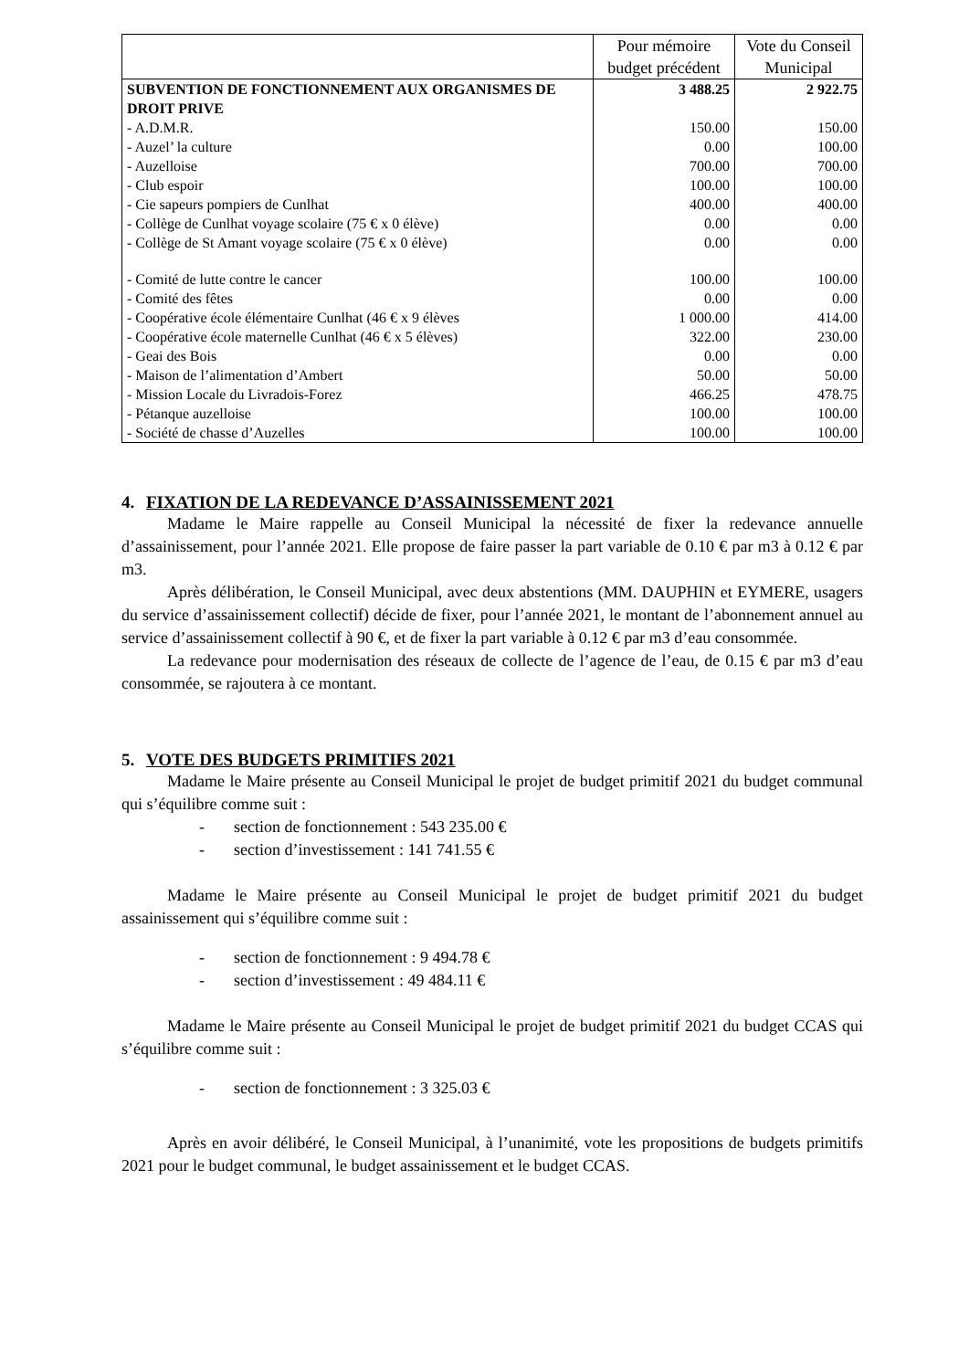| | Pour mémoire budget précédent | Vote du Conseil Municipal |
| --- | --- | --- |
| SUBVENTION DE FONCTIONNEMENT AUX ORGANISMES DE DROIT PRIVE | 3 488.25 | 2 922.75 |
| - A.D.M.R. | 150.00 | 150.00 |
| - Auzel’ la culture | 0.00 | 100.00 |
| - Auzelloise | 700.00 | 700.00 |
| - Club espoir | 100.00 | 100.00 |
| - Cie sapeurs pompiers de Cunlhat | 400.00 | 400.00 |
| - Collège de Cunlhat voyage scolaire (75 € x 0 élève) | 0.00 | 0.00 |
| - Collège de St Amant voyage scolaire (75 € x 0 élève) | 0.00 | 0.00 |
| - Comité de lutte contre le cancer | 100.00 | 100.00 |
| - Comité des fêtes | 0.00 | 0.00 |
| - Coopérative école élémentaire Cunlhat (46 € x 9 élèves | 1 000.00 | 414.00 |
| - Coopérative école maternelle Cunlhat (46 € x 5 élèves) | 322.00 | 230.00 |
| - Geai des Bois | 0.00 | 0.00 |
| - Maison de l’alimentation d’Ambert | 50.00 | 50.00 |
| - Mission Locale du Livradois-Forez | 466.25 | 478.75 |
| - Pétanque auzelloise | 100.00 | 100.00 |
| - Société de chasse d’Auzelles | 100.00 | 100.00 |
4. FIXATION DE LA REDEVANCE D’ASSAINISSEMENT 2021
Madame le Maire rappelle au Conseil Municipal la nécessité de fixer la redevance annuelle d’assainissement, pour l’année 2021. Elle propose de faire passer la part variable de 0.10 € par m3 à 0.12 € par m3.
Après délibération, le Conseil Municipal, avec deux abstentions (MM. DAUPHIN et EYMERE, usagers du service d’assainissement collectif) décide de fixer, pour l’année 2021, le montant de l’abonnement annuel au service d’assainissement collectif à 90 €, et de fixer la part variable à 0.12 € par m3 d’eau consommée.
La redevance pour modernisation des réseaux de collecte de l’agence de l’eau, de 0.15 € par m3 d’eau consommée, se rajoutera à ce montant.
5. VOTE DES BUDGETS PRIMITIFS 2021
Madame le Maire présente au Conseil Municipal le projet de budget primitif 2021 du budget communal qui s’équilibre comme suit :
- section de fonctionnement : 543 235.00 €
- section d’investissement : 141 741.55 €
Madame le Maire présente au Conseil Municipal le projet de budget primitif 2021 du budget assainissement qui s’équilibre comme suit :
- section de fonctionnement : 9 494.78 €
- section d’investissement : 49 484.11 €
Madame le Maire présente au Conseil Municipal le projet de budget primitif 2021 du budget CCAS qui s’équilibre comme suit :
- section de fonctionnement : 3 325.03 €
Après en avoir délibéré, le Conseil Municipal, à l’unanimité, vote les propositions de budgets primitifs 2021 pour le budget communal, le budget assainissement et le budget CCAS.